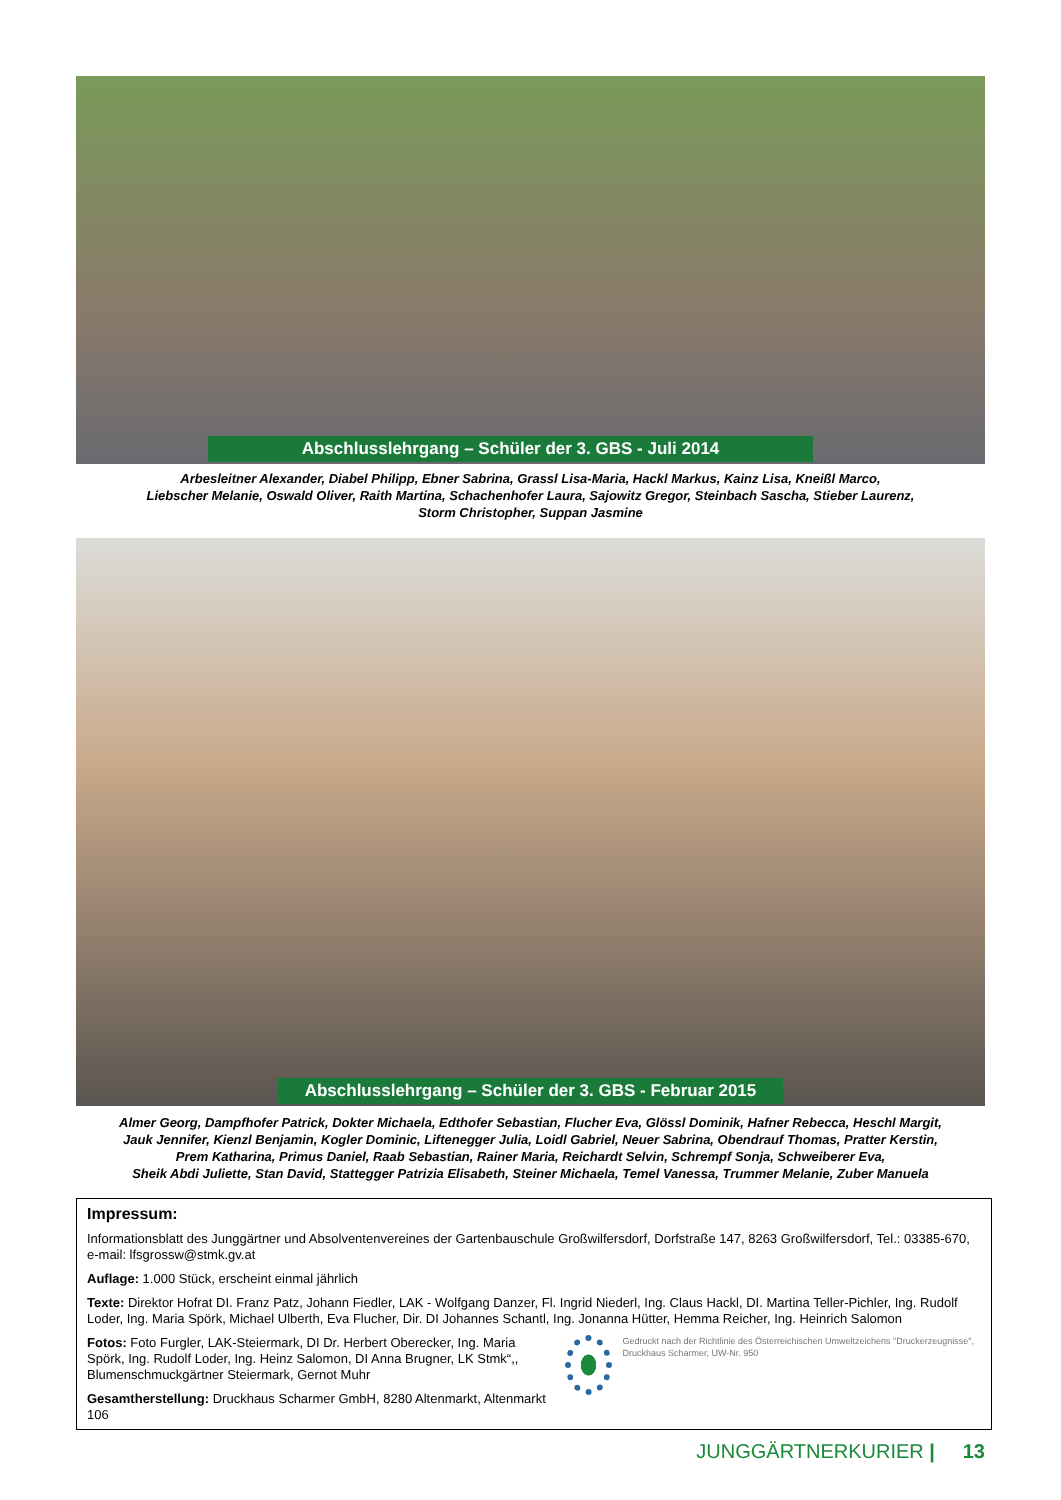Abschlusslehrgang – Schüler der 3. GBS - Juli 2014
Arbesleitner Alexander, Diabel Philipp, Ebner Sabrina, Grassl Lisa-Maria, Hackl Markus, Kainz Lisa, Kneißl Marco,
Liebscher Melanie, Oswald Oliver, Raith Martina, Schachenhofer Laura, Sajowitz Gregor, Steinbach Sascha, Stieber Laurenz,
Storm Christopher, Suppan Jasmine
Abschlusslehrgang – Schüler der 3. GBS - Februar 2015
Almer Georg, Dampfhofer Patrick, Dokter Michaela, Edthofer Sebastian, Flucher Eva, Glössl Dominik, Hafner Rebecca, Heschl Margit,
Jauk Jennifer, Kienzl Benjamin, Kogler Dominic, Liftenegger Julia, Loidl Gabriel, Neuer Sabrina, Obendrauf Thomas, Pratter Kerstin,
Prem Katharina, Primus Daniel, Raab Sebastian, Rainer Maria, Reichardt Selvin, Schrempf Sonja, Schweiberer Eva,
Sheik Abdi Juliette, Stan David, Stattegger Patrizia Elisabeth, Steiner Michaela, Temel Vanessa, Trummer Melanie, Zuber Manuela
Impressum:
Informationsblatt des Junggärtner und Absolventenvereines der Gartenbauschule Großwilfersdorf, Dorfstraße 147, 8263 Großwilfersdorf, Tel.: 03385-670, e-mail: lfsgrossw@stmk.gv.at
Auflage: 1.000 Stück, erscheint einmal jährlich
Texte: Direktor Hofrat DI. Franz Patz, Johann Fiedler, LAK - Wolfgang Danzer, Fl. Ingrid Niederl, Ing. Claus Hackl, DI. Martina Teller-Pichler, Ing. Rudolf Loder, Ing. Maria Spörk, Michael Ulberth, Eva Flucher, Dir. DI Johannes Schantl, Ing. Jonanna Hütter, Hemma Reicher, Ing. Heinrich Salomon
Fotos: Foto Furgler, LAK-Steiermark, DI Dr. Herbert Oberecker, Ing. Maria Spörk, Ing. Rudolf Loder, Ing. Heinz Salomon, DI Anna Brugner, LK Stmk“,, Blumenschmuckgärtner Steiermark, Gernot Muhr
Gesamtherstellung: Druckhaus Scharmer GmbH, 8280 Altenmarkt, Altenmarkt 106
Gedruckt nach der Richtlinie des Österreichischen Umweltzeichens "Druckerzeugnisse", Druckhaus Scharmer, UW-Nr. 950
JUNGGÄRTNERKURIER | 13